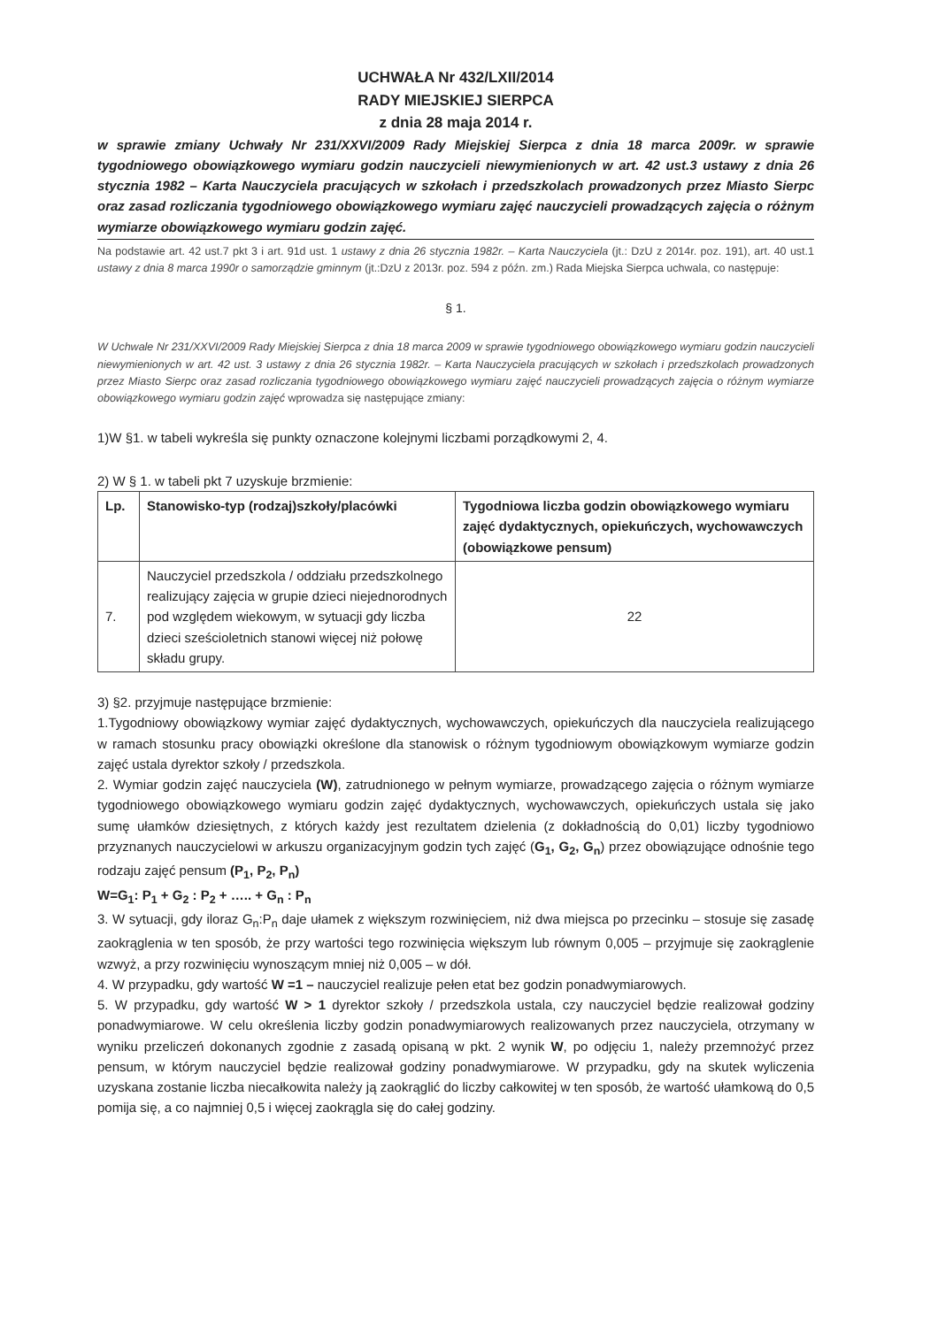UCHWAŁA Nr 432/LXII/2014
RADY MIEJSKIEJ SIERPCA
z dnia 28 maja 2014 r.
w sprawie zmiany Uchwały Nr 231/XXVI/2009 Rady Miejskiej Sierpca z dnia 18 marca 2009r. w sprawie tygodniowego obowiązkowego wymiaru godzin nauczycieli niewymienionych w art. 42 ust.3 ustawy z dnia 26 stycznia 1982 – Karta Nauczyciela pracujących w szkołach i przedszkolach prowadzonych przez Miasto Sierpc oraz zasad rozliczania tygodniowego obowiązkowego wymiaru zajęć nauczycieli prowadzących zajęcia o różnym wymiarze obowiązkowego wymiaru godzin zajęć.
Na podstawie art. 42 ust.7 pkt 3 i art. 91d ust. 1 ustawy z dnia 26 stycznia 1982r. – Karta Nauczyciela (jt.: DzU z 2014r. poz. 191), art. 40 ust.1 ustawy z dnia 8 marca 1990r o samorządzie gminnym (jt.:DzU z 2013r. poz. 594 z późn. zm.) Rada Miejska Sierpca uchwala, co następuje:
§ 1.
W Uchwale Nr 231/XXVI/2009 Rady Miejskiej Sierpca z dnia 18 marca 2009 w sprawie tygodniowego obowiązkowego wymiaru godzin nauczycieli niewymienionych w art. 42 ust. 3 ustawy z dnia 26 stycznia 1982r. – Karta Nauczyciela pracujących w szkołach i przedszkolach prowadzonych przez Miasto Sierpc oraz zasad rozliczania tygodniowego obowiązkowego wymiaru zajęć nauczycieli prowadzących zajęcia o różnym wymiarze obowiązkowego wymiaru godzin zajęć wprowadza się następujące zmiany:
1)W §1. w tabeli wykreśla się punkty oznaczone kolejnymi liczbami porządkowymi 2, 4.
2) W § 1. w tabeli pkt 7 uzyskuje brzmienie:
| Lp. | Stanowisko-typ (rodzaj)szkoły/placówki | Tygodniowa liczba godzin obowiązkowego wymiaru zajęć dydaktycznych, opiekuńczych, wychowawczych (obowiązkowe pensum) |
| --- | --- | --- |
| 7. | Nauczyciel przedszkola / oddziału przedszkolnego realizujący zajęcia w grupie dzieci niejednorodnych pod względem wiekowym, w sytuacji gdy liczba dzieci sześcioletnich stanowi więcej niż połowę składu grupy. | 22 |
3) §2. przyjmuje następujące brzmienie:
1.Tygodniowy obowiązkowy wymiar zajęć dydaktycznych, wychowawczych, opiekuńczych dla nauczyciela realizującego w ramach stosunku pracy obowiązki określone dla stanowisk o różnym tygodniowym obowiązkowym wymiarze godzin zajęć ustala dyrektor szkoły / przedszkola.
2. Wymiar godzin zajęć nauczyciela (W), zatrudnionego w pełnym wymiarze, prowadzącego zajęcia o różnym wymiarze tygodniowego obowiązkowego wymiaru godzin zajęć dydaktycznych, wychowawczych, opiekuńczych ustala się jako sumę ułamków dziesiętnych, z których każdy jest rezultatem dzielenia (z dokładnością do 0,01) liczby tygodniowo przyznanych nauczycielowi w arkuszu organizacyjnym godzin tych zajęć (G<sub>1</sub>, G<sub>2</sub>, G<sub>n</sub>) przez obowiązujące odnośnie tego rodzaju zajęć pensum (P<sub>1</sub>, P<sub>2</sub>, P<sub>n</sub>)
W=G<sub>1</sub>: P<sub>1</sub> + G<sub>2</sub> : P<sub>2</sub> + ….. + G<sub>n</sub> : P<sub>n</sub>
3. W sytuacji, gdy iloraz G<sub>n</sub>:P<sub>n</sub> daje ułamek z większym rozwinięciem, niż dwa miejsca po przecinku – stosuje się zasadę zaokrąglenia w ten sposób, że przy wartości tego rozwinięcia większym lub równym 0,005 – przyjmuje się zaokrąglenie wzwyż, a przy rozwinięciu wynoszącym mniej niż 0,005 – w dół.
4. W przypadku, gdy wartość W =1 – nauczyciel realizuje pełen etat bez godzin ponadwymiarowych.
5. W przypadku, gdy wartość W > 1 dyrektor szkoły / przedszkola ustala, czy nauczyciel będzie realizował godziny ponadwymiarowe. W celu określenia liczby godzin ponadwymiarowych realizowanych przez nauczyciela, otrzymany w wyniku przeliczeń dokonanych zgodnie z zasadą opisaną w pkt. 2 wynik W, po odjęciu 1, należy przemnożyć przez pensum, w którym nauczyciel będzie realizował godziny ponadwymiarowe. W przypadku, gdy na skutek wyliczenia uzyskana zostanie liczba niecałkowita należy ją zaokrąglić do liczby całkowitej w ten sposób, że wartość ułamkową do 0,5 pomija się, a co najmniej 0,5 i więcej zaokrągla się do całej godziny.